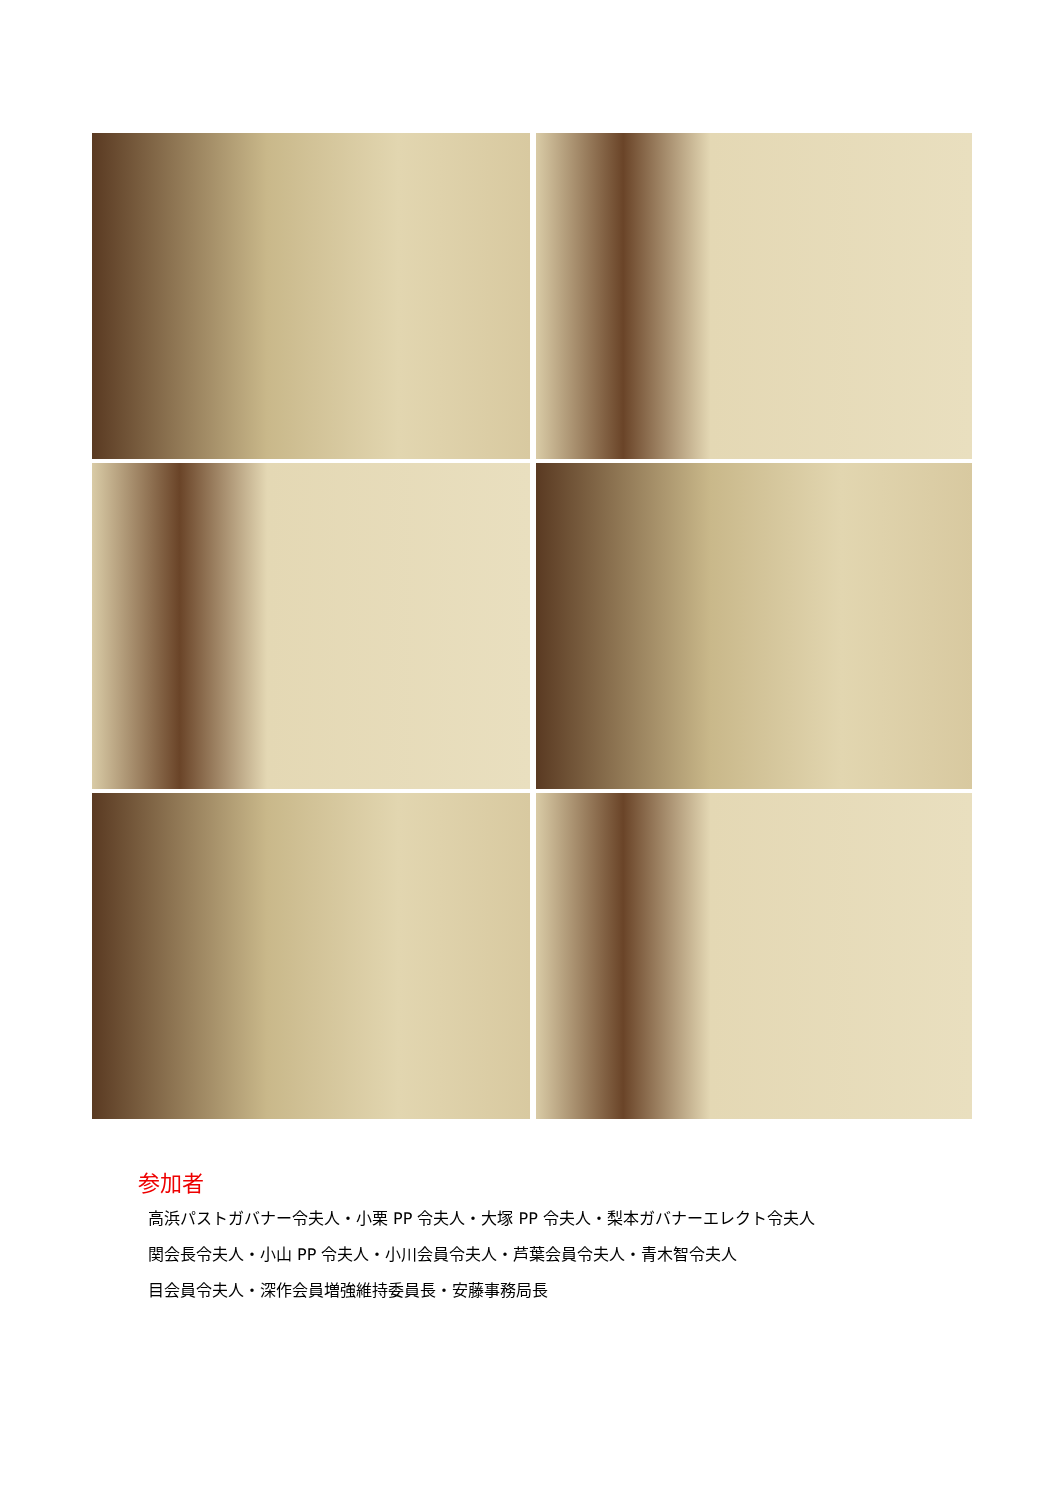参加者
高浜パストガバナー令夫人・小栗 PP 令夫人・大塚 PP 令夫人・梨本ガバナーエレクト令夫人
関会長令夫人・小山 PP 令夫人・小川会員令夫人・芦葉会員令夫人・青木智令夫人
目会員令夫人・深作会員増強維持委員長・安藤事務局長